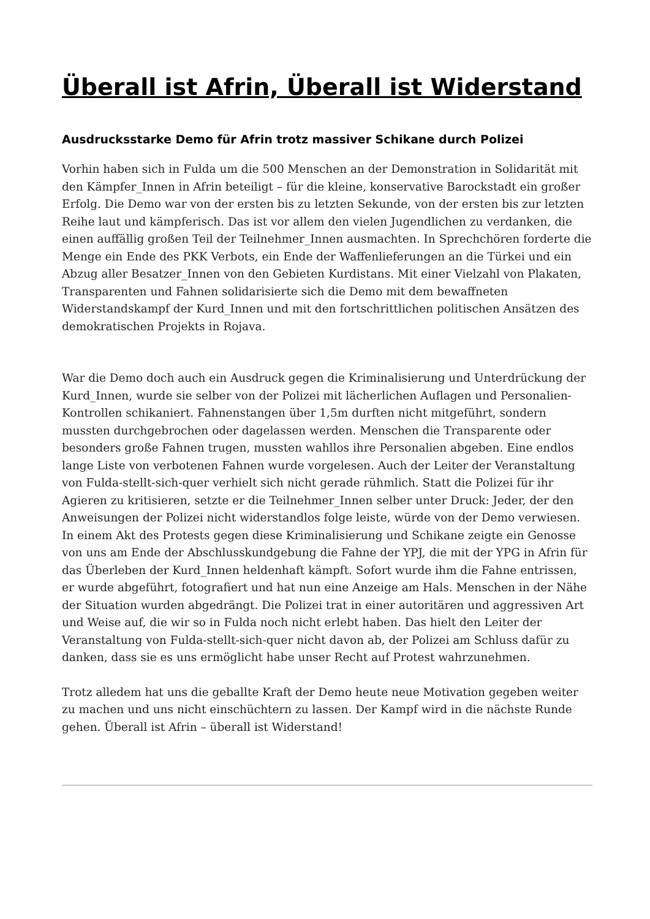Überall ist Afrin, Überall ist Widerstand
Ausdrucksstarke Demo für Afrin trotz massiver Schikane durch Polizei
Vorhin haben sich in Fulda um die 500 Menschen an der Demonstration in Solidarität mit den Kämpfer_Innen in Afrin beteiligt – für die kleine, konservative Barockstadt ein großer Erfolg. Die Demo war von der ersten bis zu letzten Sekunde, von der ersten bis zur letzten Reihe laut und kämpferisch. Das ist vor allem den vielen Jugendlichen zu verdanken, die einen auffällig großen Teil der Teilnehmer_Innen ausmachten. In Sprechchören forderte die Menge ein Ende des PKK Verbots, ein Ende der Waffenlieferungen an die Türkei und ein Abzug aller Besatzer_Innen von den Gebieten Kurdistans. Mit einer Vielzahl von Plakaten, Transparenten und Fahnen solidarisierte sich die Demo mit dem bewaffneten Widerstandskampf der Kurd_Innen und mit den fortschrittlichen politischen Ansätzen des demokratischen Projekts in Rojava.
War die Demo doch auch ein Ausdruck gegen die Kriminalisierung und Unterdrückung der Kurd_Innen, wurde sie selber von der Polizei mit lächerlichen Auflagen und Personalien-Kontrollen schikaniert. Fahnenstangen über 1,5m durften nicht mitgeführt, sondern mussten durchgebrochen oder dagelassen werden. Menschen die Transparente oder besonders große Fahnen trugen, mussten wahllos ihre Personalien abgeben. Eine endlos lange Liste von verbotenen Fahnen wurde vorgelesen. Auch der Leiter der Veranstaltung von Fulda-stellt-sich-quer verhielt sich nicht gerade rühmlich. Statt die Polizei für ihr Agieren zu kritisieren, setzte er die Teilnehmer_Innen selber unter Druck: Jeder, der den Anweisungen der Polizei nicht widerstandlos folge leiste, würde von der Demo verwiesen. In einem Akt des Protests gegen diese Kriminalisierung und Schikane zeigte ein Genosse von uns am Ende der Abschlusskundgebung die Fahne der YPJ, die mit der YPG in Afrin für das Überleben der Kurd_Innen heldenhaft kämpft. Sofort wurde ihm die Fahne entrissen, er wurde abgeführt, fotografiert und hat nun eine Anzeige am Hals. Menschen in der Nähe der Situation wurden abgedrängt. Die Polizei trat in einer autoritären und aggressiven Art und Weise auf, die wir so in Fulda noch nicht erlebt haben. Das hielt den Leiter der Veranstaltung von Fulda-stellt-sich-quer nicht davon ab, der Polizei am Schluss dafür zu danken, dass sie es uns ermöglicht habe unser Recht auf Protest wahrzunehmen.
Trotz alledem hat uns die geballte Kraft der Demo heute neue Motivation gegeben weiter zu machen und uns nicht einschüchtern zu lassen. Der Kampf wird in die nächste Runde gehen. Überall ist Afrin – überall ist Widerstand!